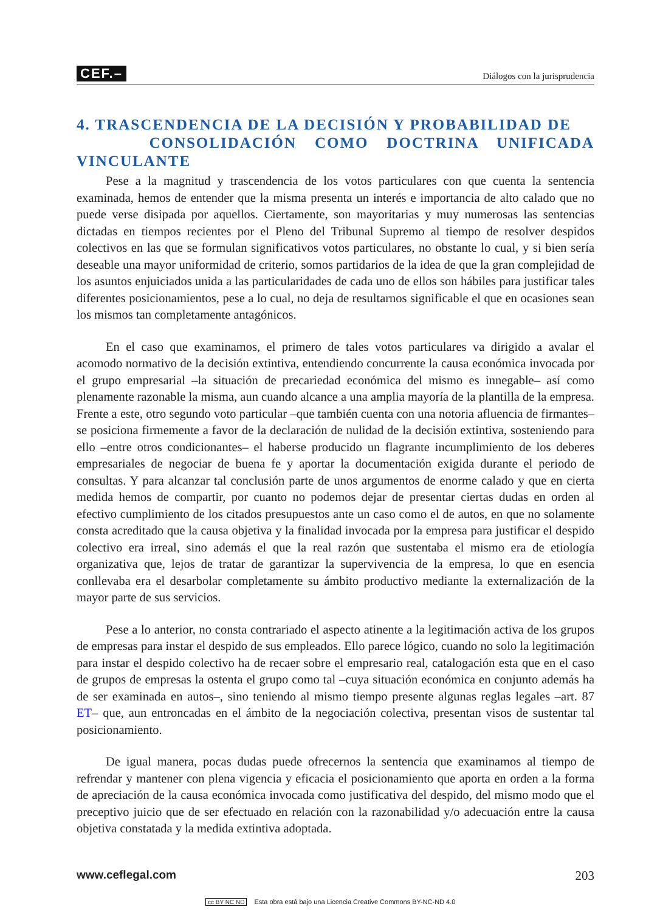CEF.– Diálogos con la jurisprudencia
4. TRASCENDENCIA DE LA DECISIÓN Y PROBABILIDAD DE
CONSOLIDACIÓN COMO DOCTRINA UNIFICADA VINCULANTE
Pese a la magnitud y trascendencia de los votos particulares con que cuenta la sentencia examinada, hemos de entender que la misma presenta un interés e importancia de alto calado que no puede verse disipada por aquellos. Ciertamente, son mayoritarias y muy numerosas las sentencias dictadas en tiempos recientes por el Pleno del Tribunal Supremo al tiempo de resolver despidos colectivos en las que se formulan significativos votos particulares, no obstante lo cual, y si bien sería deseable una mayor uniformidad de criterio, somos partidarios de la idea de que la gran complejidad de los asuntos enjuiciados unida a las particularidades de cada uno de ellos son hábiles para justificar tales diferentes posicionamientos, pese a lo cual, no deja de resultarnos significable el que en ocasiones sean los mismos tan completamente antagónicos.
En el caso que examinamos, el primero de tales votos particulares va dirigido a avalar el acomodo normativo de la decisión extintiva, entendiendo concurrente la causa económica invocada por el grupo empresarial –la situación de precariedad económica del mismo es innegable– así como plenamente razonable la misma, aun cuando alcance a una amplia mayoría de la plantilla de la empresa. Frente a este, otro segundo voto particular –que también cuenta con una notoria afluencia de firmantes– se posiciona firmemente a favor de la declaración de nulidad de la decisión extintiva, sosteniendo para ello –entre otros condicionantes– el haberse producido un flagrante incumplimiento de los deberes empresariales de negociar de buena fe y aportar la documentación exigida durante el periodo de consultas. Y para alcanzar tal conclusión parte de unos argumentos de enorme calado y que en cierta medida hemos de compartir, por cuanto no podemos dejar de presentar ciertas dudas en orden al efectivo cumplimiento de los citados presupuestos ante un caso como el de autos, en que no solamente consta acreditado que la causa objetiva y la finalidad invocada por la empresa para justificar el despido colectivo era irreal, sino además el que la real razón que sustentaba el mismo era de etiología organizativa que, lejos de tratar de garantizar la supervivencia de la empresa, lo que en esencia conllevaba era el desarbolar completamente su ámbito productivo mediante la externalización de la mayor parte de sus servicios.
Pese a lo anterior, no consta contrariado el aspecto atinente a la legitimación activa de los grupos de empresas para instar el despido de sus empleados. Ello parece lógico, cuando no solo la legitimación para instar el despido colectivo ha de recaer sobre el empresario real, catalogación esta que en el caso de grupos de empresas la ostenta el grupo como tal –cuya situación económica en conjunto además ha de ser examinada en autos–, sino teniendo al mismo tiempo presente algunas reglas legales –art. 87 ET– que, aun entroncadas en el ámbito de la negociación colectiva, presentan visos de sustentar tal posicionamiento.
De igual manera, pocas dudas puede ofrecernos la sentencia que examinamos al tiempo de refrendar y mantener con plena vigencia y eficacia el posicionamiento que aporta en orden a la forma de apreciación de la causa económica invocada como justificativa del despido, del mismo modo que el preceptivo juicio que de ser efectuado en relación con la razonabilidad y/o adecuación entre la causa objetiva constatada y la medida extintiva adoptada.
www.ceflegal.com 203
cc BY NC ND Esta obra está bajo una Licencia Creative Commons BY-NC-ND 4.0